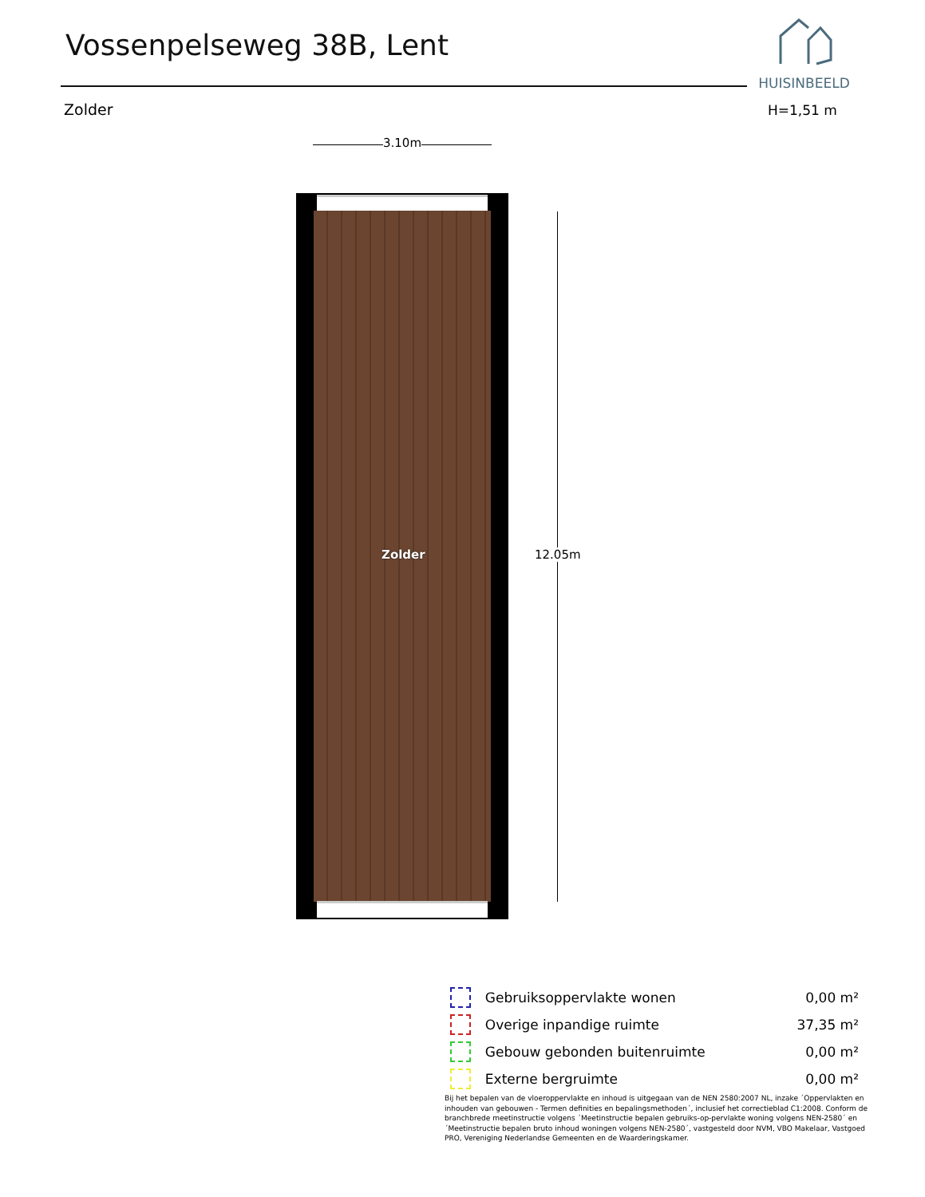Vossenpelseweg 38B, Lent
HUISINBEELD
Zolder H=1,51 m
3.10m
Zolder
12.05m
| | Gebruiksoppervlakte wonen | 0,00 m² |
| | Overige inpandige ruimte | 37,35 m² |
| | Gebouw gebonden buitenruimte | 0,00 m² |
| | Externe bergruimte | 0,00 m² |
Bij het bepalen van de vloeroppervlakte en inhoud is uitgegaan van de NEN 2580:2007 NL, inzake ´Oppervlakten en inhouden van gebouwen - Termen definities en bepalingsmethoden´, inclusief het correctieblad C1:2008. Conform de branchbrede meetinstructie volgens ´Meetinstructie bepalen gebruiks-op-pervlakte woning volgens NEN-2580´ en ´Meetinstructie bepalen bruto inhoud woningen volgens NEN-2580´, vastgesteld door NVM, VBO Makelaar, Vastgoed PRO, Vereniging Nederlandse Gemeenten en de Waarderingskamer.